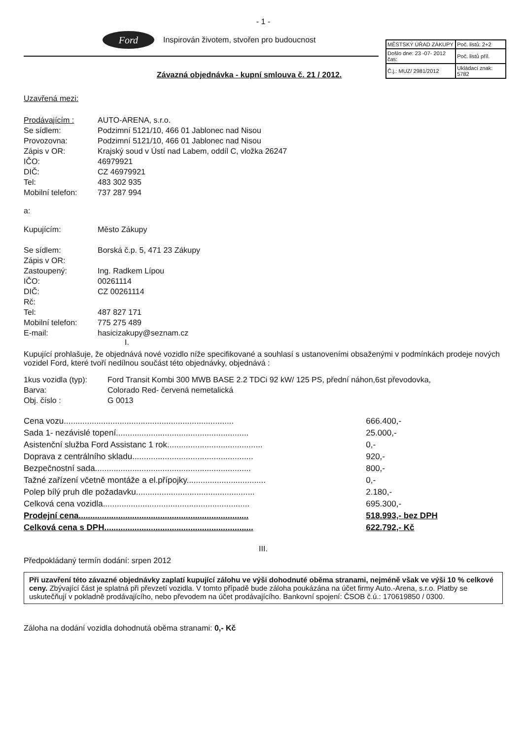- 1 -
Ford
Inspirován životem, stvořen pro budoucnost
| MĚSTSKÝ ÚŘAD ZÁKUPY | Poč. listů: 2+2 |
| Došlo dne: 23 -07- 2012 čas: | Poč. listů příl. |
| Č.j.: MUZ/ 2981/2012 | Ukládací znak: 5782 |
Závazná objednávka - kupní smlouva č. 21 / 2012.
Uzavřená mezi:
| Prodávajícím : | AUTO-ARENA, s.r.o. |
| Se sídlem: | Podzimní 5121/10, 466 01 Jablonec nad Nisou |
| Provozovna: | Podzimní 5121/10, 466 01 Jablonec nad Nisou |
| Zápis v OR: | Krajský soud v Ústí nad Labem, oddíl C, vložka 26247 |
| IČO: | 46979921 |
| DIČ: | CZ 46979921 |
| Tel: | 483 302 935 |
| Mobilní telefon: | 737 287 994 |
a:
| Kupujícím: | Město Zákupy |
| Se sídlem: | Borská č.p. 5, 471 23 Zákupy |
| Zápis v OR: | |
| Zastoupený: | Ing. Radkem Lípou |
| IČO: | 00261114 |
| DIČ: | CZ 00261114 |
| Rč: | |
| Tel: | 487 827 171 |
| Mobilní telefon: | 775 275 489 |
| E-mail: | hasicizakupy@seznam.cz |
I.
Kupující prohlašuje, že objednává nové vozidlo níže specifikované a souhlasí s ustanoveními obsaženými v podmínkách prodeje nových vozidel Ford, které tvoří nedílnou součást této objednávky, objednává :
| 1kus vozidla (typ): | Ford Transit Kombi 300 MWB BASE 2.2 TDCi 92 kW/ 125 PS, přední náhon,6st převodovka, |
| Barva: | Colorado Red- červená nemetalická |
| Obj. číslo : | G 0013 |
| Cena vozu......................................................................... | 666.400,- |
| Sada 1- nezávislé topení......................................................... | 25.000,- |
| Asistenční služba Ford Assistanc 1 rok......................................... | 0,- |
| Doprava z centrálního skladu.................................................... | 920,- |
| Bezpečnostní sada................................................................... | 800,- |
| Tažné zařízení včetně montáže a el.přípojky.................................. | 0,- |
| Polep bílý pruh dle požadavku................................................... | 2.180,- |
| Celková cena vozidla............................................................... | 695.300,- |
| Prodejní cena......................................................................... | 518.993,- bez DPH |
| Celková cena s DPH................................................................ | 622.792,- Kč |
III.
Předpokládaný termín dodání: srpen 2012
Při uzavření této závazné objednávky zaplatí kupující zálohu ve výši dohodnuté oběma stranami, nejméně však ve výši 10 % celkové ceny. Zbývající část je splatná při převzetí vozidla. V tomto případě bude záloha poukázána na účet firmy Auto.-Arena, s.r.o. Platby se uskutečňují v pokladně prodávajícího, nebo převodem na účet prodávajícího. Bankovní spojení: ČSOB č.ú.: 170619850 / 0300.
Záloha na dodání vozidla dohodnutá oběma stranami: 0,- Kč